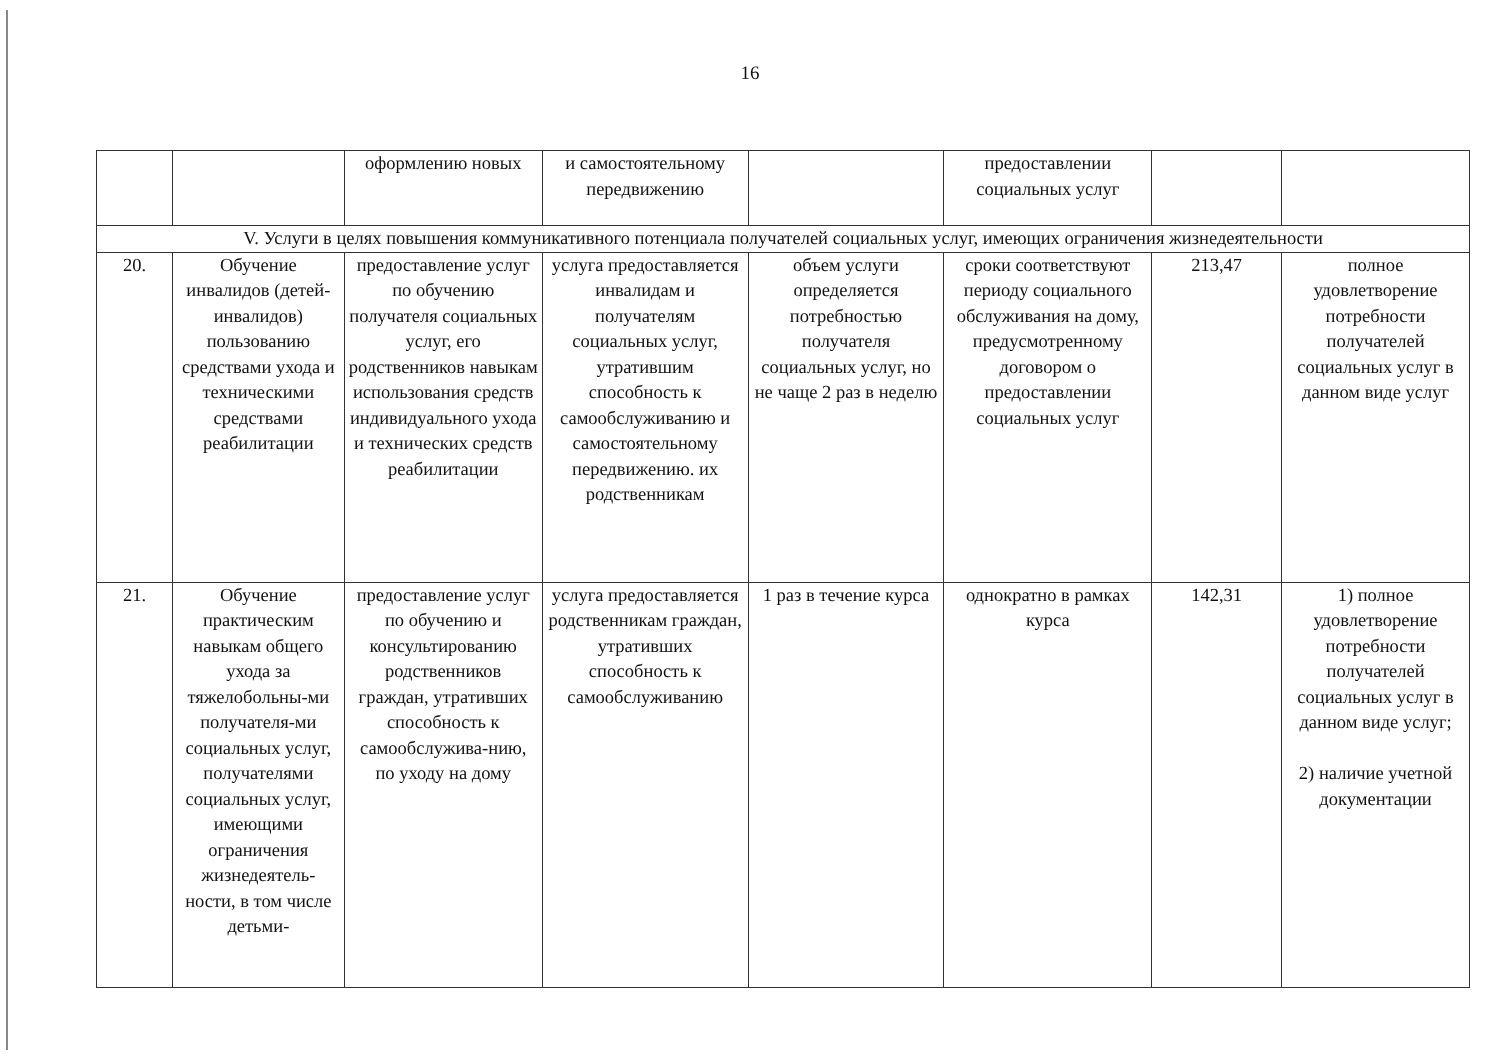16
| | | оформлению новых | и самостоятельному передвижению | | предоставлении социальных услуг | | |
| V. Услуги в целях повышения коммуникативного потенциала получателей социальных услуг, имеющих ограничения жизнедеятельности | | | | | | | |
| 20. | Обучение инвалидов (детей-инвалидов) пользованию средствами ухода и техническими средствами реабилитации | предоставление услуг по обучению получателя социальных услуг, его родственников навыкам использования средств индивидуального ухода и технических средств реабилитации | услуга предоставляется инвалидам и получателям социальных услуг, утратившим способность к самообслуживанию и самостоятельному передвижению. их родственникам | объем услуги определяется потребностью получателя социальных услуг, но не чаще 2 раз в неделю | сроки соответствуют периоду социального обслуживания на дому, предусмотренному договором о предоставлении социальных услуг | 213,47 | полное удовлетворение потребности получателей социальных услуг в данном виде услуг |
| 21. | Обучение практическим навыкам общего ухода за тяжелобольны-ми получателя-ми социальных услуг, получателями социальных услуг, имеющими ограничения жизнедеятель-ности, в том числе детьми- | предоставление услуг по обучению и консультированию родственников граждан, утративших способность к самообслужива-нию, по уходу на дому | услуга предоставляется родственникам граждан, утративших способность к самообслуживанию | 1 раз в течение курса | однократно в рамках курса | 142,31 | 1) полное удовлетворение потребности получателей социальных услуг в данном виде услуг; 2) наличие учетной документации |